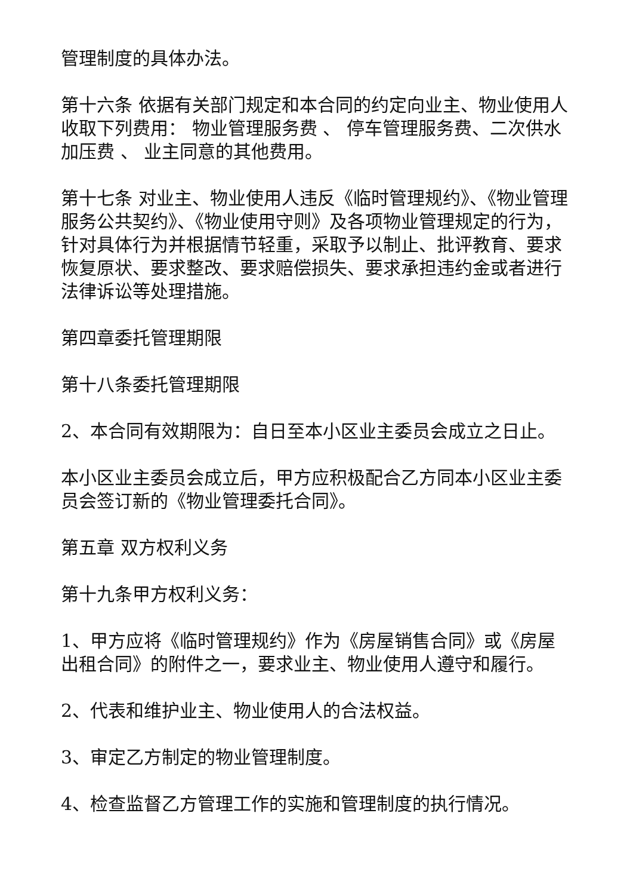管理制度的具体办法。
第十六条 依据有关部门规定和本合同的约定向业主、物业使用人收取下列费用： 物业管理服务费 、 停车管理服务费、二次供水加压费 、 业主同意的其他费用。
第十七条 对业主、物业使用人违反《临时管理规约》、《物业管理服务公共契约》、《物业使用守则》及各项物业管理规定的行为，针对具体行为并根据情节轻重，采取予以制止、批评教育、要求恢复原状、要求整改、要求赔偿损失、要求承担违约金或者进行法律诉讼等处理措施。
第四章委托管理期限
第十八条委托管理期限
2、本合同有效期限为：自日至本小区业主委员会成立之日止。
本小区业主委员会成立后，甲方应积极配合乙方同本小区业主委员会签订新的《物业管理委托合同》。
第五章 双方权利义务
第十九条甲方权利义务：
1、甲方应将《临时管理规约》作为《房屋销售合同》或《房屋出租合同》的附件之一，要求业主、物业使用人遵守和履行。
2、代表和维护业主、物业使用人的合法权益。
3、审定乙方制定的物业管理制度。
4、检查监督乙方管理工作的实施和管理制度的执行情况。